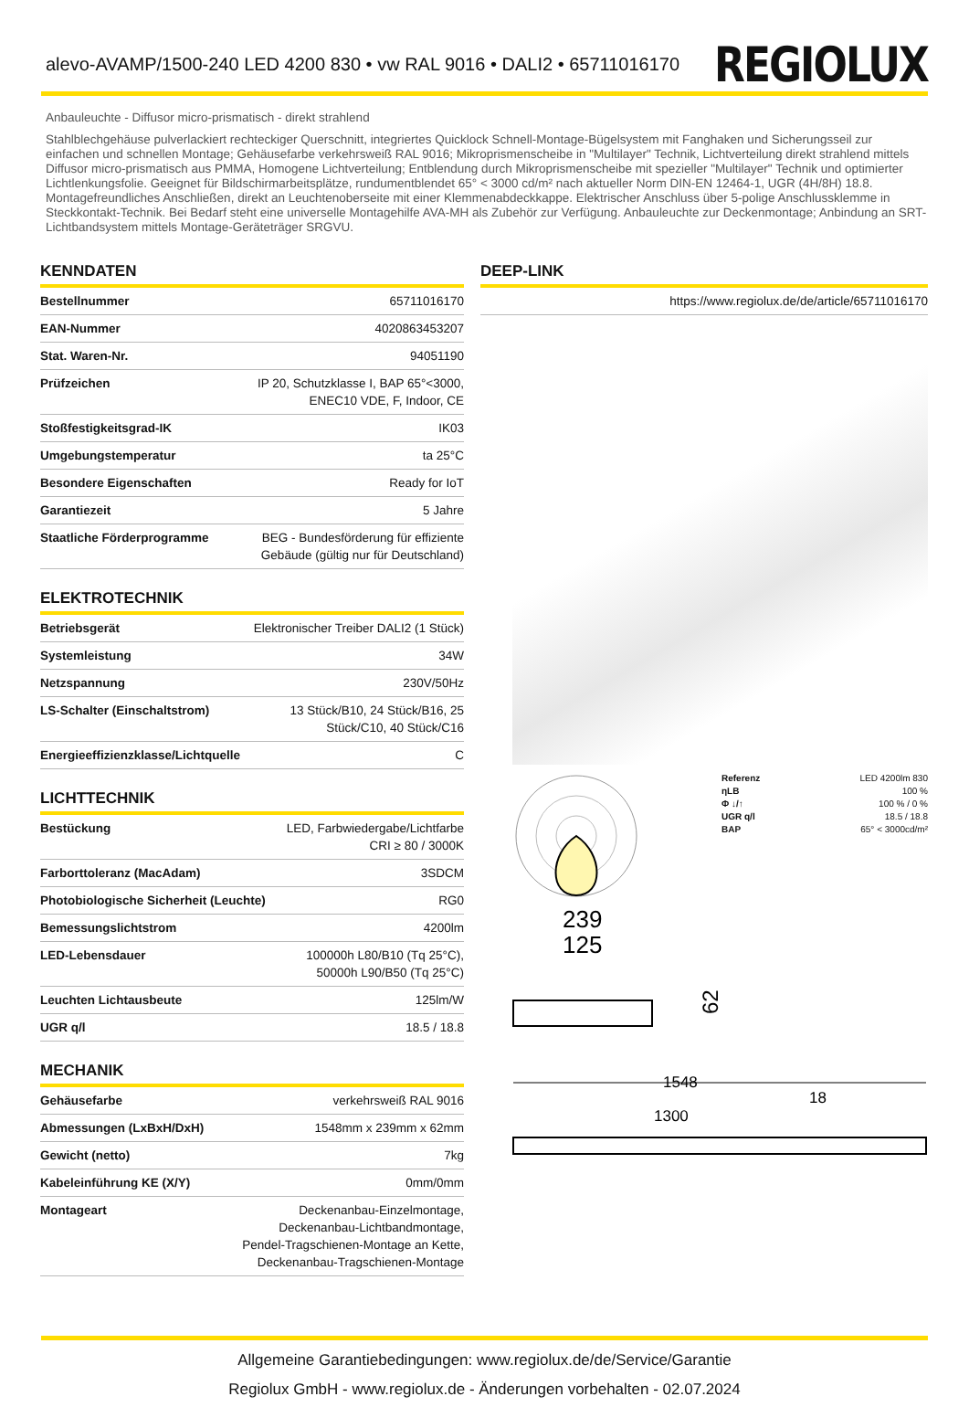alevo-AVAMP/1500-240 LED 4200 830 • vw RAL 9016 • DALI2 • 65711016170
REGIOLUX
Anbauleuchte - Diffusor micro-prismatisch - direkt strahlend
Stahlblechgehäuse pulverlackiert rechteckiger Querschnitt, integriertes Quicklock Schnell-Montage-Bügelsystem mit Fanghaken und Sicherungsseil zur einfachen und schnellen Montage; Gehäusefarbe verkehrsweiß RAL 9016; Mikroprismenscheibe in "Multilayer" Technik, Lichtverteilung direkt strahlend mittels Diffusor micro-prismatisch aus PMMA, Homogene Lichtverteilung; Entblendung durch Mikroprismenscheibe mit spezieller "Multilayer" Technik und optimierter Lichtlenkungsfolie. Geeignet für Bildschirmarbeitsplätze, rundumentblendet 65° < 3000 cd/m² nach aktueller Norm DIN-EN 12464-1, UGR (4H/8H) 18.8. Montagefreundliches Anschließen, direkt an Leuchtenoberseite mit einer Klemmenabdeckkappe. Elektrischer Anschluss über 5-polige Anschlussklemme in Steckkontakt-Technik. Bei Bedarf steht eine universelle Montagehilfe AVA-MH als Zubehör zur Verfügung. Anbauleuchte zur Deckenmontage; Anbindung an SRT-Lichtbandsystem mittels Montage-Geräteträger SRGVU.
KENNDATEN
| Bestellnummer | 65711016170 |
| EAN-Nummer | 4020863453207 |
| Stat. Waren-Nr. | 94051190 |
| Prüfzeichen | IP 20, Schutzklasse I, BAP 65°<3000, ENEC10 VDE, F, Indoor, CE |
| Stoßfestigkeitsgrad-IK | IK03 |
| Umgebungstemperatur | ta 25°C |
| Besondere Eigenschaften | Ready for IoT |
| Garantiezeit | 5 Jahre |
| Staatliche Förderprogramme | BEG - Bundesförderung für effiziente Gebäude (gültig nur für Deutschland) |
ELEKTROTECHNIK
| Betriebsgerät | Elektronischer Treiber DALI2 (1 Stück) |
| Systemleistung | 34W |
| Netzspannung | 230V/50Hz |
| LS-Schalter (Einschaltstrom) | 13 Stück/B10, 24 Stück/B16, 25 Stück/C10, 40 Stück/C16 |
| Energieeffizienzklasse/Lichtquelle | C |
LICHTTECHNIK
| Bestückung | LED, Farbwiedergabe/Lichtfarbe CRI ≥ 80 / 3000K |
| Farborttoleranz (MacAdam) | 3SDCM |
| Photobiologische Sicherheit (Leuchte) | RG0 |
| Bemessungslichtstrom | 4200lm |
| LED-Lebensdauer | 100000h L80/B10 (Tq 25°C), 50000h L90/B50 (Tq 25°C) |
| Leuchten Lichtausbeute | 125lm/W |
| UGR q/l | 18.5 / 18.8 |
MECHANIK
| Gehäusefarbe | verkehrsweiß RAL 9016 |
| Abmessungen (LxBxH/DxH) | 1548mm x 239mm x 62mm |
| Gewicht (netto) | 7kg |
| Kabeleinführung KE (X/Y) | 0mm/0mm |
| Montageart | Deckenanbau-Einzelmontage, Deckenanbau-Lichtbandmontage, Pendel-Tragschienen-Montage an Kette, Deckenanbau-Tragschienen-Montage |
DEEP-LINK
| | https://www.regiolux.de/de/article/65711016170 |
Referenz LED 4200lm 830
ηLB 100 %
Φ ↓/↑ 100 % / 0 %
UGR q/l 18.5 / 18.8
BAP 65° < 3000cd/m²
239
125
62
1548
1300
18
Allgemeine Garantiebedingungen: www.regiolux.de/de/Service/Garantie
Regiolux GmbH - www.regiolux.de - Änderungen vorbehalten - 02.07.2024